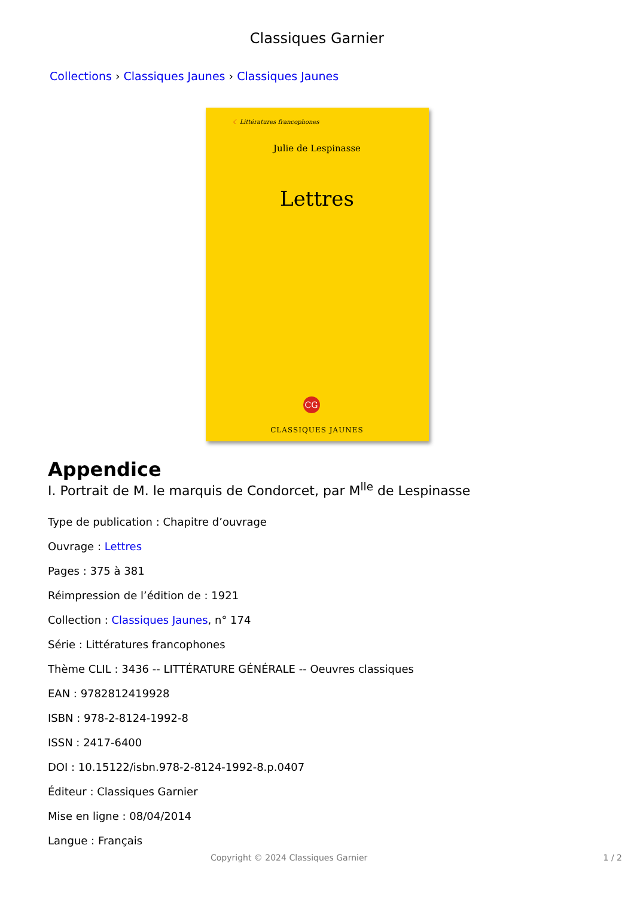Classiques Garnier
Collections › Classiques Jaunes › Classiques Jaunes
☾ Littératures francophones
Julie de Lespinasse
Lettres
CG
CLASSIQUES JAUNES
Appendice
I. Portrait de M. le marquis de Condorcet, par M<sup>lle</sup> de Lespinasse
Type de publication : Chapitre d’ouvrage
Ouvrage : Lettres
Pages : 375 à 381
Réimpression de l’édition de : 1921
Collection : Classiques Jaunes, n° 174
Série : Littératures francophones
Thème CLIL : 3436 -- LITTÉRATURE GÉNÉRALE -- Oeuvres classiques
EAN : 9782812419928
ISBN : 978-2-8124-1992-8
ISSN : 2417-6400
DOI : 10.15122/isbn.978-2-8124-1992-8.p.0407
Éditeur : Classiques Garnier
Mise en ligne : 08/04/2014
Langue : Français
Copyright © 2024 Classiques Garnier 1 / 2